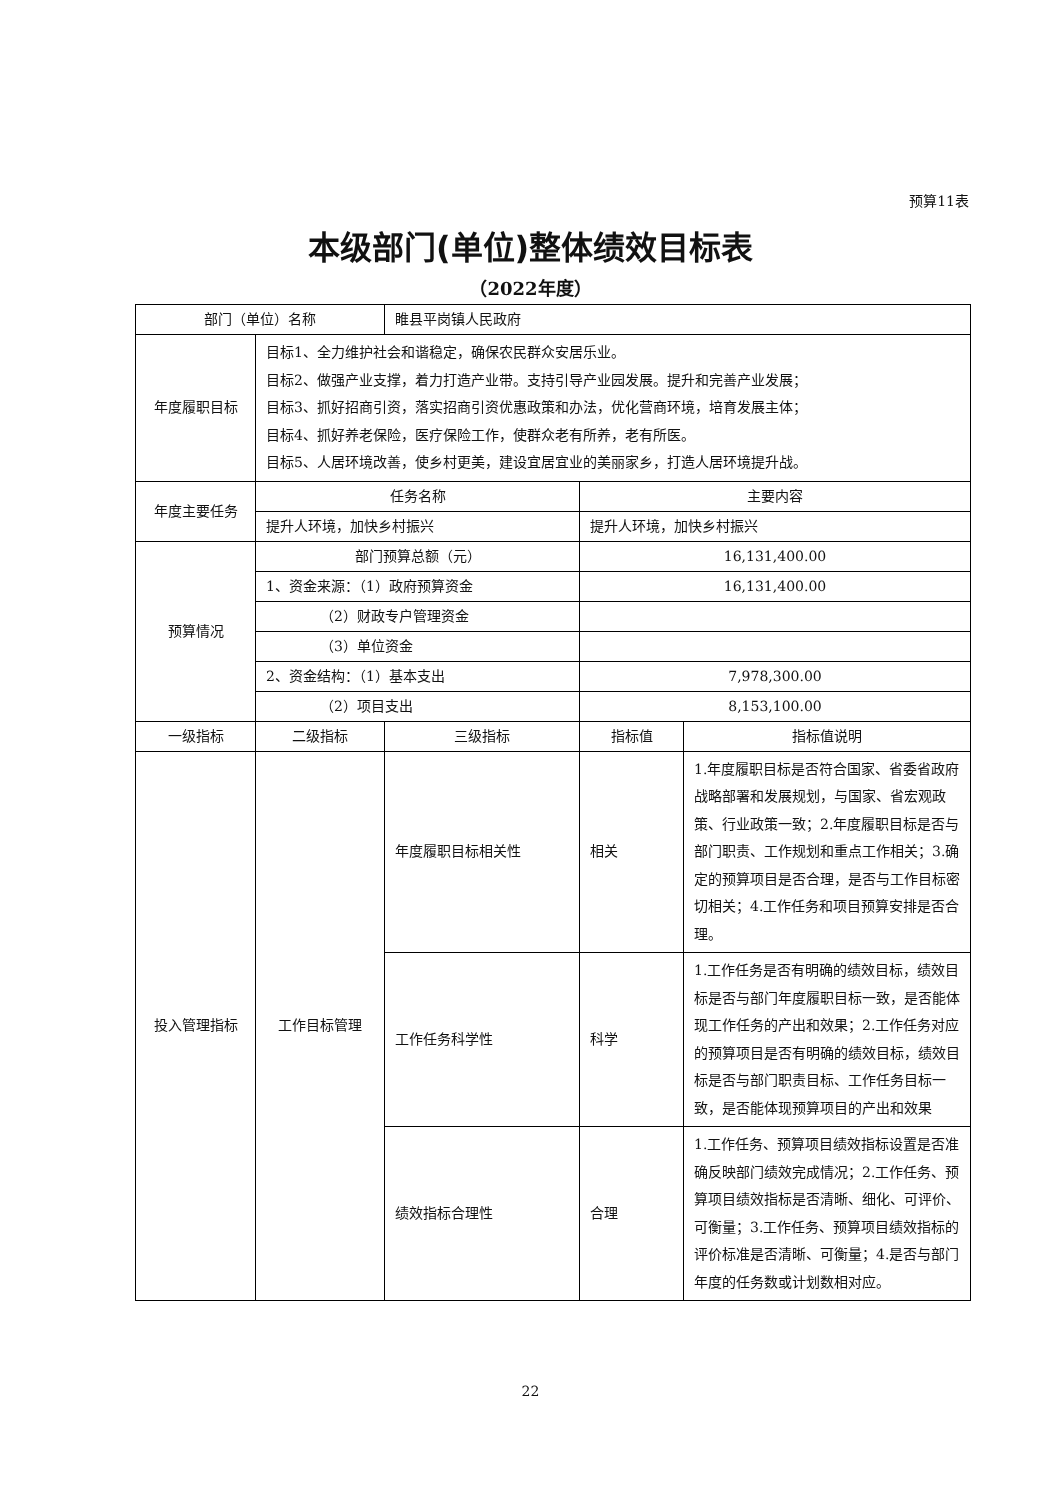预算11表
本级部门(单位)整体绩效目标表
（2022年度）
| 部门（单位）名称 | | 睢县平岗镇人民政府 | | |
| 年度履职目标 | 目标1、全力维护社会和谐稳定，确保农民群众安居乐业。 目标2、做强产业支撑，着力打造产业带。支持引导产业园发展。提升和完善产业发展； 目标3、抓好招商引资，落实招商引资优惠政策和办法，优化营商环境，培育发展主体； 目标4、抓好养老保险，医疗保险工作，使群众老有所养，老有所医。 目标5、人居环境改善，使乡村更美，建设宜居宜业的美丽家乡，打造人居环境提升战。 | | | |
| 年度主要任务 | 任务名称 | | 主要内容 | |
| | 提升人环境，加快乡村振兴 | | 提升人环境，加快乡村振兴 | |
| 预算情况 | 部门预算总额（元） | | 16,131,400.00 | |
| | 1、资金来源：（1）政府预算资金 | | 16,131,400.00 | |
| | （2）财政专户管理资金 | | | |
| | （3）单位资金 | | | |
| | 2、资金结构：（1）基本支出 | | 7,978,300.00 | |
| | （2）项目支出 | | 8,153,100.00 | |
| 一级指标 | 二级指标 | 三级指标 | 指标值 | 指标值说明 |
| 投入管理指标 | 工作目标管理 | 年度履职目标相关性 | 相关 | 1.年度履职目标是否符合国家、省委省政府战略部署和发展规划，与国家、省宏观政策、行业政策一致；2.年度履职目标是否与部门职责、工作规划和重点工作相关；3.确定的预算项目是否合理，是否与工作目标密切相关；4.工作任务和项目预算安排是否合理。 |
| | | 工作任务科学性 | 科学 | 1.工作任务是否有明确的绩效目标，绩效目标是否与部门年度履职目标一致，是否能体现工作任务的产出和效果；2.工作任务对应的预算项目是否有明确的绩效目标，绩效目标是否与部门职责目标、工作任务目标一致，是否能体现预算项目的产出和效果 |
| | | 绩效指标合理性 | 合理 | 1.工作任务、预算项目绩效指标设置是否准确反映部门绩效完成情况；2.工作任务、预算项目绩效指标是否清晰、细化、可评价、可衡量；3.工作任务、预算项目绩效指标的评价标准是否清晰、可衡量；4.是否与部门年度的任务数或计划数相对应。 |
22